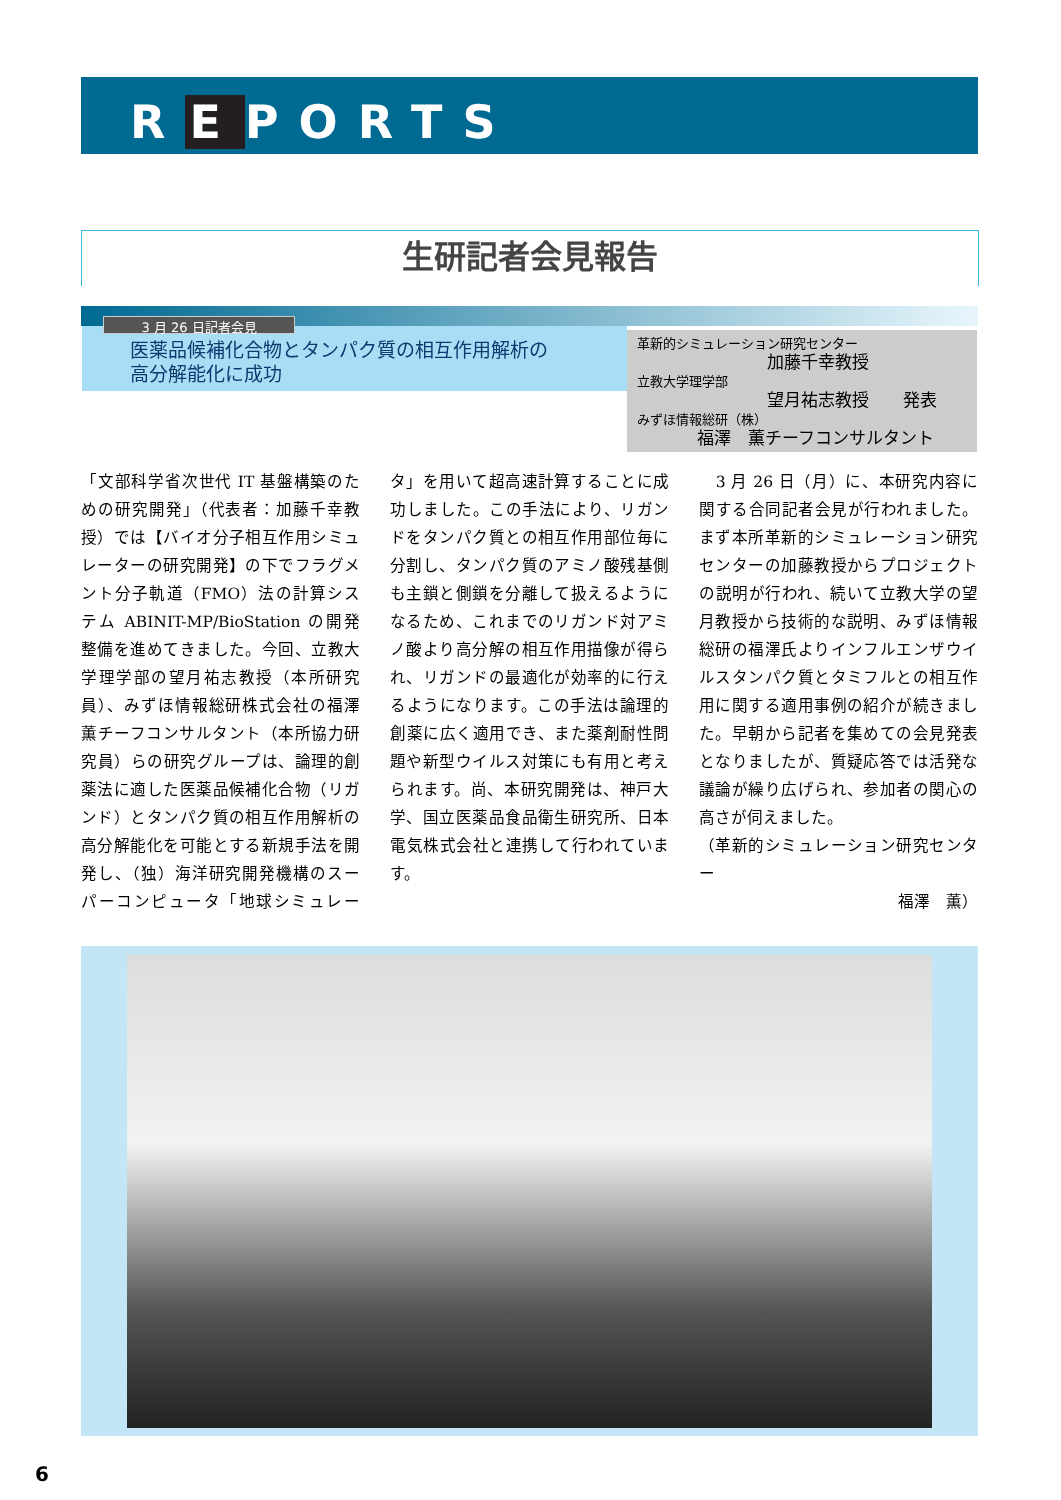R E PORTS
生研記者会見報告
3 月 26 日記者会見
医薬品候補化合物とタンパク質の相互作用解析の
高分解能化に成功
革新的シミュレーション研究センター
加藤千幸教授
立教大学理学部
望月祐志教授　　発表
みずほ情報総研（株）
福澤　薫チーフコンサルタント
「文部科学省次世代 IT 基盤構築のための研究開発」（代表者：加藤千幸教授）では【バイオ分子相互作用シミュレーターの研究開発】の下でフラグメント分子軌道（FMO）法の計算システム ABINIT-MP/BioStation の開発整備を進めてきました。今回、立教大学理学部の望月祐志教授（本所研究員）、みずほ情報総研株式会社の福澤薫チーフコンサルタント（本所協力研究員）らの研究グループは、論理的創薬法に適した医薬品候補化合物（リガンド）とタンパク質の相互作用解析の高分解能化を可能とする新規手法を開発し、（独）海洋研究開発機構のスーパーコンピュータ「地球シミュレータ」を用いて超高速計算することに成功しました。この手法により、リガンドをタンパク質との相互作用部位毎に分割し、タンパク質のアミノ酸残基側も主鎖と側鎖を分離して扱えるようになるため、これまでのリガンド対アミノ酸より高分解の相互作用描像が得られ、リガンドの最適化が効率的に行えるようになります。この手法は論理的創薬に広く適用でき、また薬剤耐性問題や新型ウイルス対策にも有用と考えられます。尚、本研究開発は、神戸大学、国立医薬品食品衛生研究所、日本電気株式会社と連携して行われています。
　3 月 26 日（月）に、本研究内容に関する合同記者会見が行われました。まず本所革新的シミュレーション研究センターの加藤教授からプロジェクトの説明が行われ、続いて立教大学の望月教授から技術的な説明、みずほ情報総研の福澤氏よりインフルエンザウイルスタンパク質とタミフルとの相互作用に関する適用事例の紹介が続きました。早朝から記者を集めての会見発表となりましたが、質疑応答では活発な議論が繰り広げられ、参加者の関心の高さが伺えました。
（革新的シミュレーション研究センター
福澤　薫）
6